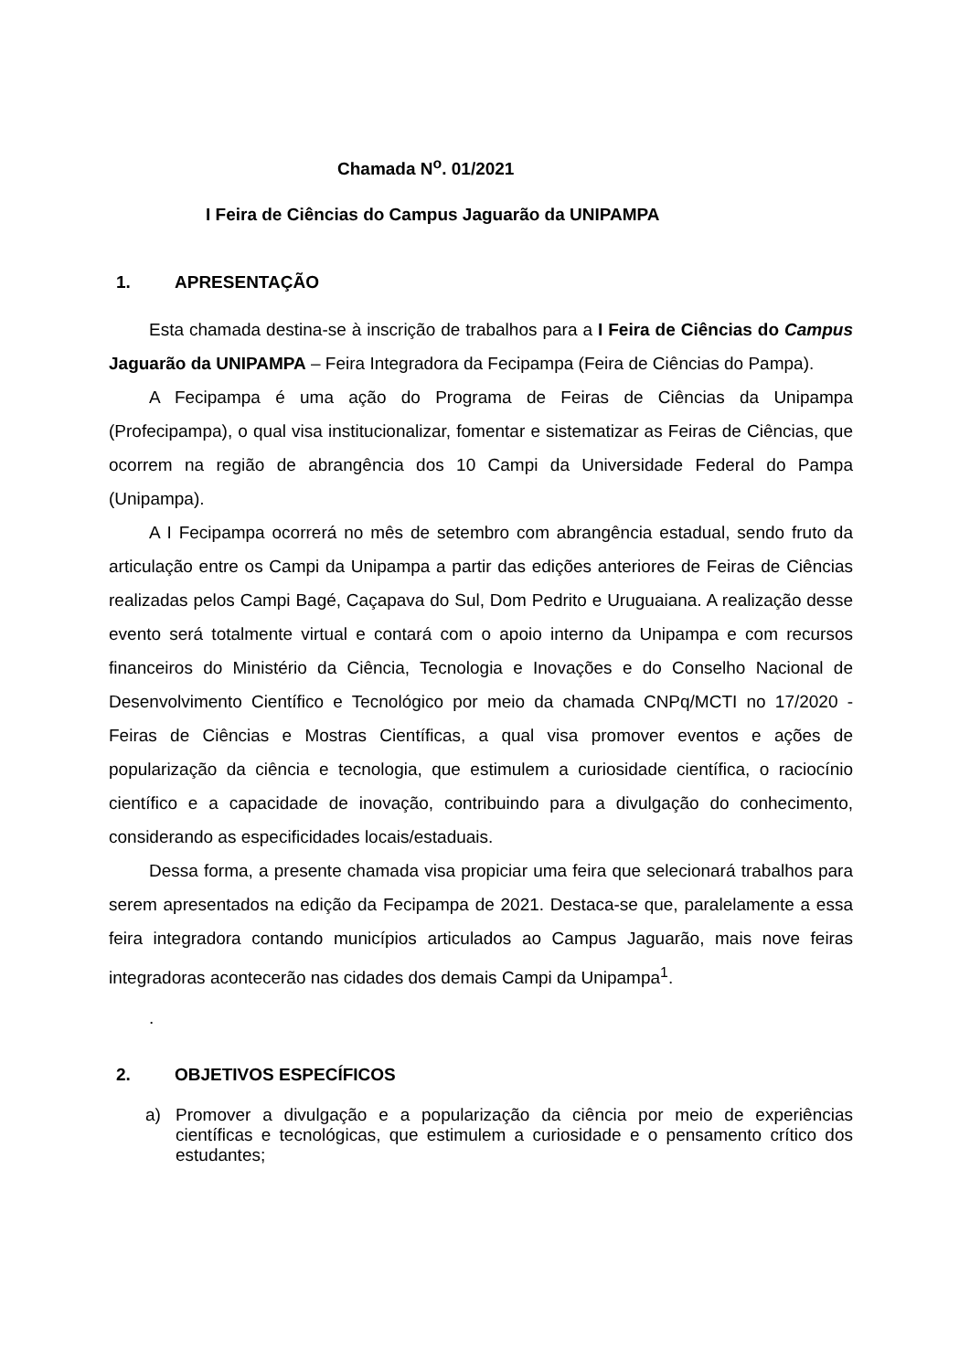Chamada N<sup>o</sup>. 01/2021
I Feira de Ciências do Campus Jaguarão da UNIPAMPA
1. APRESENTAÇÃO
Esta chamada destina-se à inscrição de trabalhos para a I Feira de Ciências do Campus Jaguarão da UNIPAMPA – Feira Integradora da Fecipampa (Feira de Ciências do Pampa).
A Fecipampa é uma ação do Programa de Feiras de Ciências da Unipampa (Profecipampa), o qual visa institucionalizar, fomentar e sistematizar as Feiras de Ciências, que ocorrem na região de abrangência dos 10 Campi da Universidade Federal do Pampa (Unipampa).
A I Fecipampa ocorrerá no mês de setembro com abrangência estadual, sendo fruto da articulação entre os Campi da Unipampa a partir das edições anteriores de Feiras de Ciências realizadas pelos Campi Bagé, Caçapava do Sul, Dom Pedrito e Uruguaiana. A realização desse evento será totalmente virtual e contará com o apoio interno da Unipampa e com recursos financeiros do Ministério da Ciência, Tecnologia e Inovações e do Conselho Nacional de Desenvolvimento Científico e Tecnológico por meio da chamada CNPq/MCTI no 17/2020 - Feiras de Ciências e Mostras Científicas, a qual visa promover eventos e ações de popularização da ciência e tecnologia, que estimulem a curiosidade científica, o raciocínio científico e a capacidade de inovação, contribuindo para a divulgação do conhecimento, considerando as especificidades locais/estaduais.
Dessa forma, a presente chamada visa propiciar uma feira que selecionará trabalhos para serem apresentados na edição da Fecipampa de 2021. Destaca-se que, paralelamente a essa feira integradora contando municípios articulados ao Campus Jaguarão, mais nove feiras integradoras acontecerão nas cidades dos demais Campi da Unipampa<sup>1</sup>.
.
2. OBJETIVOS ESPECÍFICOS
a) Promover a divulgação e a popularização da ciência por meio de experiências científicas e tecnológicas, que estimulem a curiosidade e o pensamento crítico dos estudantes;